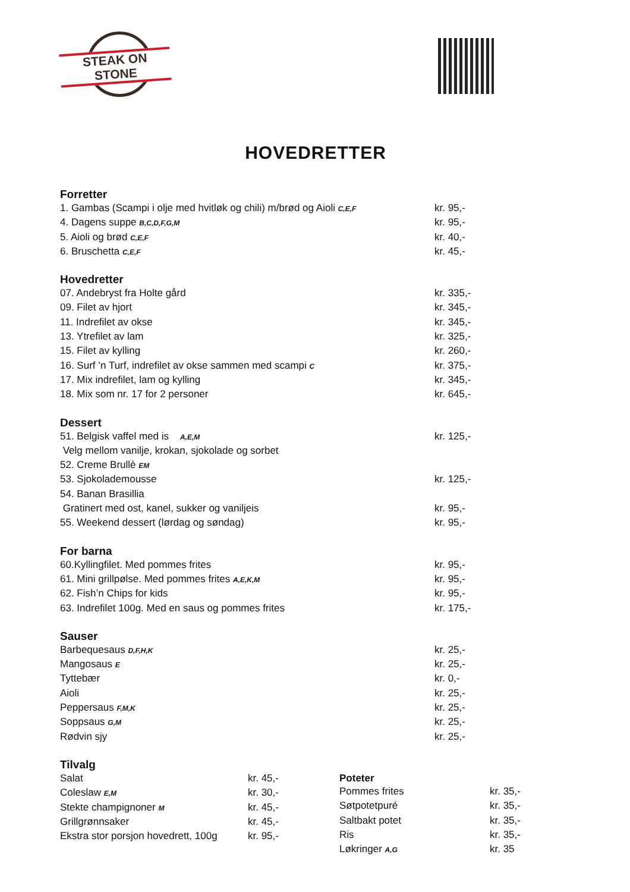STEAK ON STONE
HOVEDRETTER
Forretter
| 1. Gambas (Scampi i olje med hvitløk og chili) m/brød og Aioli C,E,F | kr. 95,- |
| 4. Dagens suppe B,C,D,F,G,M | kr. 95,- |
| 5. Aioli og brød C,E,F | kr. 40,- |
| 6. Bruschetta C,E,F | kr. 45,- |
Hovedretter
| 07. Andebryst fra Holte gård | kr. 335,- |
| 09. Filet av hjort | kr. 345,- |
| 11. Indrefilet av okse | kr. 345,- |
| 13. Ytrefilet av lam | kr. 325,- |
| 15. Filet av kylling | kr. 260,- |
| 16. Surf ’n Turf, indrefilet av okse sammen med scampi C | kr. 375,- |
| 17. Mix indrefilet, lam og kylling | kr. 345,- |
| 18. Mix som nr. 17 for 2 personer | kr. 645,- |
Dessert
| 51. Belgisk vaffel med is A,E,M | kr. 125,- |
| Velg mellom vanilje, krokan, sjokolade og sorbet | |
| 52. Creme Brullè EM | |
| 53. Sjokolademousse | kr. 125,- |
| 54. Banan Brasillia | |
| Gratinert med ost, kanel, sukker og vaniljeis | kr. 95,- |
| 55. Weekend dessert (lørdag og søndag) | kr. 95,- |
For barna
| 60.Kyllingfilet. Med pommes frites | kr. 95,- |
| 61. Mini grillpølse. Med pommes frites A,E,K,M | kr. 95,- |
| 62. Fish’n Chips for kids | kr. 95,- |
| 63. Indrefilet 100g. Med en saus og pommes frites | kr. 175,- |
Sauser
| Barbequesaus D,F,H,K | kr. 25,- |
| Mangosaus E | kr. 25,- |
| Tyttebær | kr. 0,- |
| Aioli | kr. 25,- |
| Peppersaus F,M,K | kr. 25,- |
| Soppsaus G,M | kr. 25,- |
| Rødvin sjy | kr. 25,- |
Tilvalg
| Salat | kr. 45,- |
| Coleslaw E,M | kr. 30,- |
| Stekte champignoner M | kr. 45,- |
| Grillgrønnsaker | kr. 45,- |
| Ekstra stor porsjon hovedrett, 100g | kr. 95,- |
Poteter
| Pommes frites | kr. 35,- |
| Søtpotetpuré | kr. 35,- |
| Saltbakt potet | kr. 35,- |
| Ris | kr. 35,- |
| Løkringer A,G | kr. 35 |